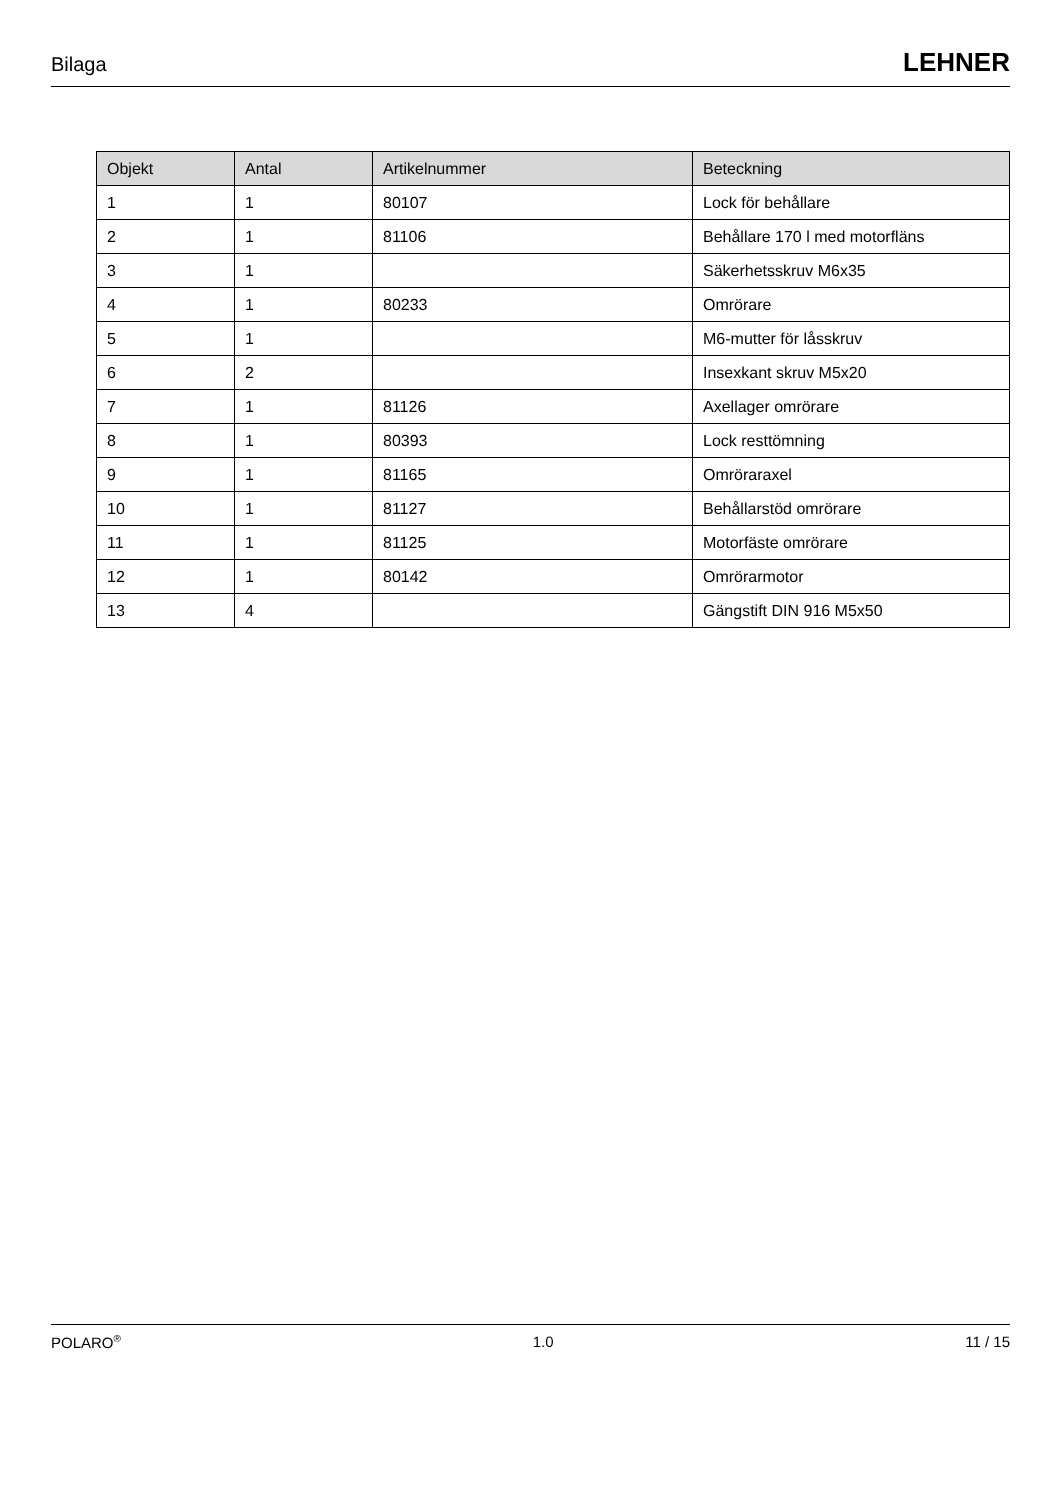Bilaga LEHNER
| Objekt | Antal | Artikelnummer | Beteckning |
| --- | --- | --- | --- |
| 1 | 1 | 80107 | Lock för behållare |
| 2 | 1 | 81106 | Behållare 170 l med motorfläns |
| 3 | 1 | | Säkerhetsskruv M6x35 |
| 4 | 1 | 80233 | Omrörare |
| 5 | 1 | | M6-mutter för låsskruv |
| 6 | 2 | | Insexkant skruv M5x20 |
| 7 | 1 | 81126 | Axellager omrörare |
| 8 | 1 | 80393 | Lock resttömning |
| 9 | 1 | 81165 | Omröraraxel |
| 10 | 1 | 81127 | Behållarstöd omrörare |
| 11 | 1 | 81125 | Motorfäste omrörare |
| 12 | 1 | 80142 | Omrörarmotor |
| 13 | 4 | | Gängstift DIN 916 M5x50 |
POLARO<sup>®</sup> 1.0 11 / 15